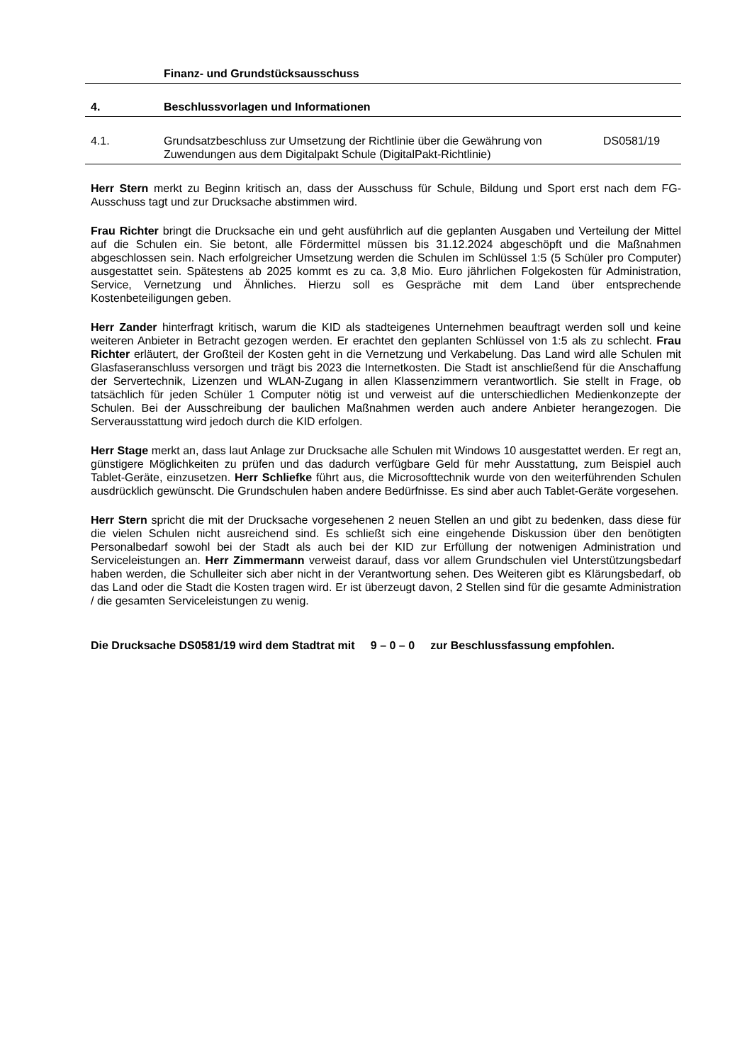Finanz- und Grundstücksausschuss
4. Beschlussvorlagen und Informationen
4.1. Grundsatzbeschluss zur Umsetzung der Richtlinie über die Gewährung von Zuwendungen aus dem Digitalpakt Schule (DigitalPakt-Richtlinie)
DS0581/19
Herr Stern merkt zu Beginn kritisch an, dass der Ausschuss für Schule, Bildung und Sport erst nach dem FG-Ausschuss tagt und zur Drucksache abstimmen wird.
Frau Richter bringt die Drucksache ein und geht ausführlich auf die geplanten Ausgaben und Verteilung der Mittel auf die Schulen ein. Sie betont, alle Fördermittel müssen bis 31.12.2024 abgeschöpft und die Maßnahmen abgeschlossen sein. Nach erfolgreicher Umsetzung werden die Schulen im Schlüssel 1:5 (5 Schüler pro Computer) ausgestattet sein. Spätestens ab 2025 kommt es zu ca. 3,8 Mio. Euro jährlichen Folgekosten für Administration, Service, Vernetzung und Ähnliches. Hierzu soll es Gespräche mit dem Land über entsprechende Kostenbeteiligungen geben.
Herr Zander hinterfragt kritisch, warum die KID als stadteigenes Unternehmen beauftragt werden soll und keine weiteren Anbieter in Betracht gezogen werden. Er erachtet den geplanten Schlüssel von 1:5 als zu schlecht. Frau Richter erläutert, der Großteil der Kosten geht in die Vernetzung und Verkabelung. Das Land wird alle Schulen mit Glasfaseranschluss versorgen und trägt bis 2023 die Internetkosten. Die Stadt ist anschließend für die Anschaffung der Servertechnik, Lizenzen und WLAN-Zugang in allen Klassenzimmern verantwortlich. Sie stellt in Frage, ob tatsächlich für jeden Schüler 1 Computer nötig ist und verweist auf die unterschiedlichen Medienkonzepte der Schulen. Bei der Ausschreibung der baulichen Maßnahmen werden auch andere Anbieter herangezogen. Die Serverausstattung wird jedoch durch die KID erfolgen.
Herr Stage merkt an, dass laut Anlage zur Drucksache alle Schulen mit Windows 10 ausgestattet werden. Er regt an, günstigere Möglichkeiten zu prüfen und das dadurch verfügbare Geld für mehr Ausstattung, zum Beispiel auch Tablet-Geräte, einzusetzen. Herr Schliefke führt aus, die Microsofttechnik wurde von den weiterführenden Schulen ausdrücklich gewünscht. Die Grundschulen haben andere Bedürfnisse. Es sind aber auch Tablet-Geräte vorgesehen.
Herr Stern spricht die mit der Drucksache vorgesehenen 2 neuen Stellen an und gibt zu bedenken, dass diese für die vielen Schulen nicht ausreichend sind. Es schließt sich eine eingehende Diskussion über den benötigten Personalbedarf sowohl bei der Stadt als auch bei der KID zur Erfüllung der notwenigen Administration und Serviceleistungen an. Herr Zimmermann verweist darauf, dass vor allem Grundschulen viel Unterstützungsbedarf haben werden, die Schulleiter sich aber nicht in der Verantwortung sehen. Des Weiteren gibt es Klärungsbedarf, ob das Land oder die Stadt die Kosten tragen wird. Er ist überzeugt davon, 2 Stellen sind für die gesamte Administration / die gesamten Serviceleistungen zu wenig.
Die Drucksache DS0581/19 wird dem Stadtrat mit 9 – 0 – 0 zur Beschlussfassung empfohlen.